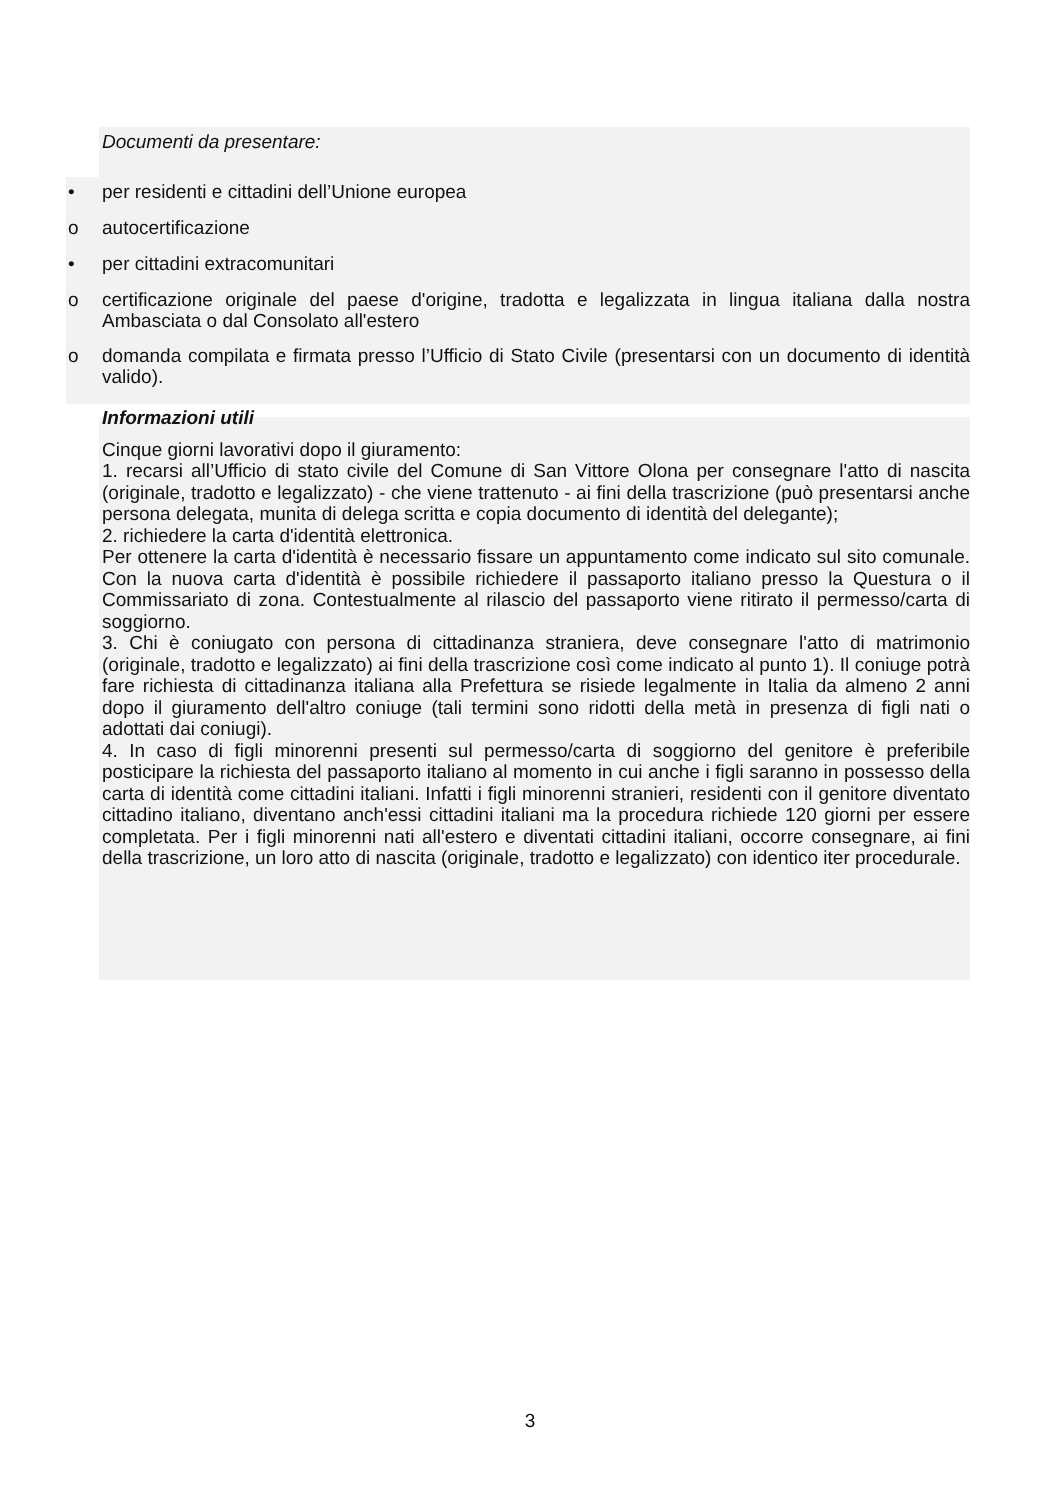Documenti da presentare:
• per residenti e cittadini dell’Unione europea
o autocertificazione
• per cittadini extracomunitari
o certificazione originale del paese d'origine, tradotta e legalizzata in lingua italiana dalla nostra Ambasciata o dal Consolato all'estero
o domanda compilata e firmata presso l’Ufficio di Stato Civile (presentarsi con un documento di identità valido).
Informazioni utili
Cinque giorni lavorativi dopo il giuramento:
1. recarsi all’Ufficio di stato civile del Comune di San Vittore Olona per consegnare l'atto di nascita (originale, tradotto e legalizzato) - che viene trattenuto - ai fini della trascrizione (può presentarsi anche persona delegata, munita di delega scritta e copia documento di identità del delegante);
2. richiedere la carta d'identità elettronica.
Per ottenere la carta d'identità è necessario fissare un appuntamento come indicato sul sito comunale. Con la nuova carta d'identità è possibile richiedere il passaporto italiano presso la Questura o il Commissariato di zona. Contestualmente al rilascio del passaporto viene ritirato il permesso/carta di soggiorno.
3. Chi è coniugato con persona di cittadinanza straniera, deve consegnare l'atto di matrimonio (originale, tradotto e legalizzato) ai fini della trascrizione così come indicato al punto 1). Il coniuge potrà fare richiesta di cittadinanza italiana alla Prefettura se risiede legalmente in Italia da almeno 2 anni dopo il giuramento dell'altro coniuge (tali termini sono ridotti della metà in presenza di figli nati o adottati dai coniugi).
4. In caso di figli minorenni presenti sul permesso/carta di soggiorno del genitore è preferibile posticipare la richiesta del passaporto italiano al momento in cui anche i figli saranno in possesso della carta di identità come cittadini italiani. Infatti i figli minorenni stranieri, residenti con il genitore diventato cittadino italiano, diventano anch'essi cittadini italiani ma la procedura richiede 120 giorni per essere completata. Per i figli minorenni nati all'estero e diventati cittadini italiani, occorre consegnare, ai fini della trascrizione, un loro atto di nascita (originale, tradotto e legalizzato) con identico iter procedurale.
3